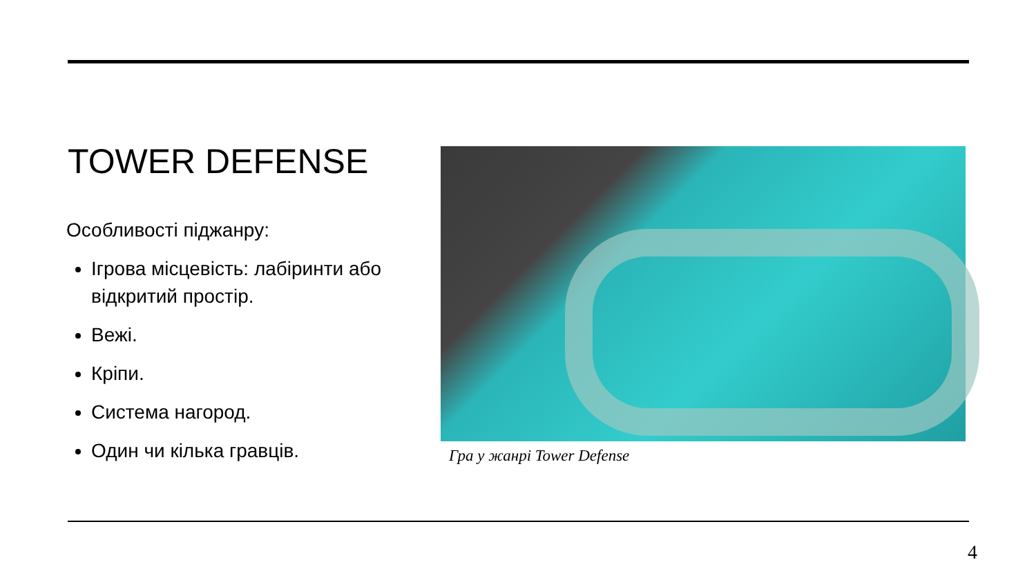TOWER DEFENSE
Особливості піджанру:
Ігрова місцевість: лабіринти або відкритий простір.
Вежі.
Кріпи.
Система нагород.
Один чи кілька гравців.
Гра у жанрі Tower Defense
4